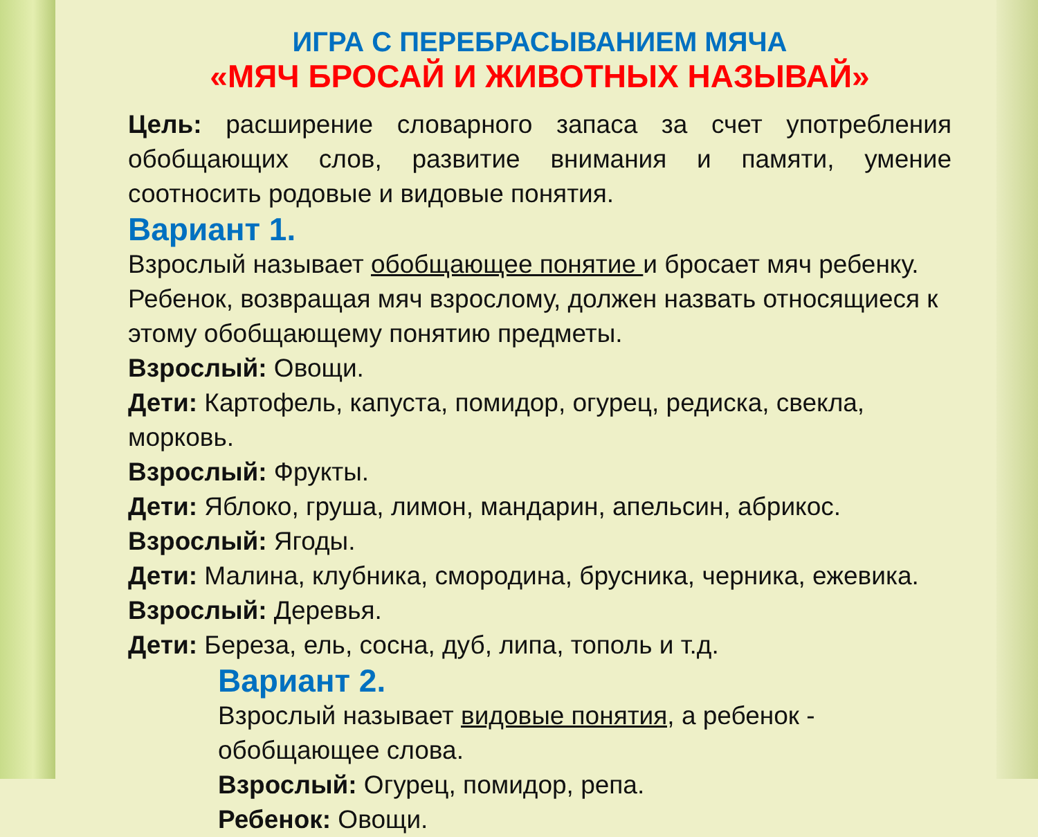ИГРА С ПЕРЕБРАСЫВАНИЕМ МЯЧА
«МЯЧ БРОСАЙ И ЖИВОТНЫХ НАЗЫВАЙ»
Цель: расширение словарного запаса за счет употребления обобщающих слов, развитие внимания и памяти, умение соотносить родовые и видовые понятия.
Вариант 1.
Взрослый называет обобщающее понятие и бросает мяч ребенку. Ребенок, возвращая мяч взрослому, должен назвать относящиеся к этому обобщающему понятию предметы.
Взрослый: Овощи.
Дети: Картофель, капуста, помидор, огурец, редиска, свекла, морковь.
Взрослый: Фрукты.
Дети: Яблоко, груша, лимон, мандарин, апельсин, абрикос.
Взрослый: Ягоды.
Дети: Малина, клубника, смородина, брусника, черника, ежевика.
Взрослый: Деревья.
Дети: Береза, ель, сосна, дуб, липа, тополь и т.д.
Вариант 2.
Взрослый называет видовые понятия, а ребенок - обобщающее слова.
Взрослый: Огурец, помидор, репа.
Ребенок: Овощи.